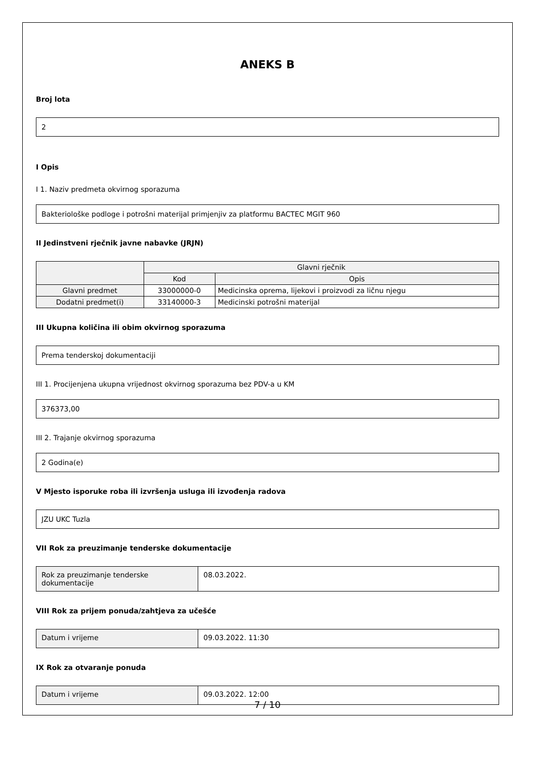ANEKS B
Broj lota
2
I Opis
I 1. Naziv predmeta okvirnog sporazuma
Bakteriološke podloge i potrošni materijal primjenjiv za platformu BACTEC MGIT 960
II Jedinstveni rječnik javne nabavke (JRJN)
| | Glavni rječnik | |
| --- | --- | --- |
| | Kod | Opis |
| Glavni predmet | 33000000-0 | Medicinska oprema, lijekovi i proizvodi za ličnu njegu |
| Dodatni predmet(i) | 33140000-3 | Medicinski potrošni materijal |
III Ukupna količina ili obim okvirnog sporazuma
Prema tenderskoj dokumentaciji
III 1. Procijenjena ukupna vrijednost okvirnog sporazuma bez PDV-a u KM
376373,00
III 2. Trajanje okvirnog sporazuma
2 Godina(e)
V Mjesto isporuke roba ili izvršenja usluga ili izvođenja radova
JZU UKC Tuzla
VII Rok za preuzimanje tenderske dokumentacije
| Rok za preuzimanje tenderske dokumentacije | 08.03.2022. |
VIII Rok za prijem ponuda/zahtjeva za učešće
| Datum i vrijeme | 09.03.2022. 11:30 |
IX Rok za otvaranje ponuda
| Datum i vrijeme | 09.03.2022. 12:00 |
7 / 10